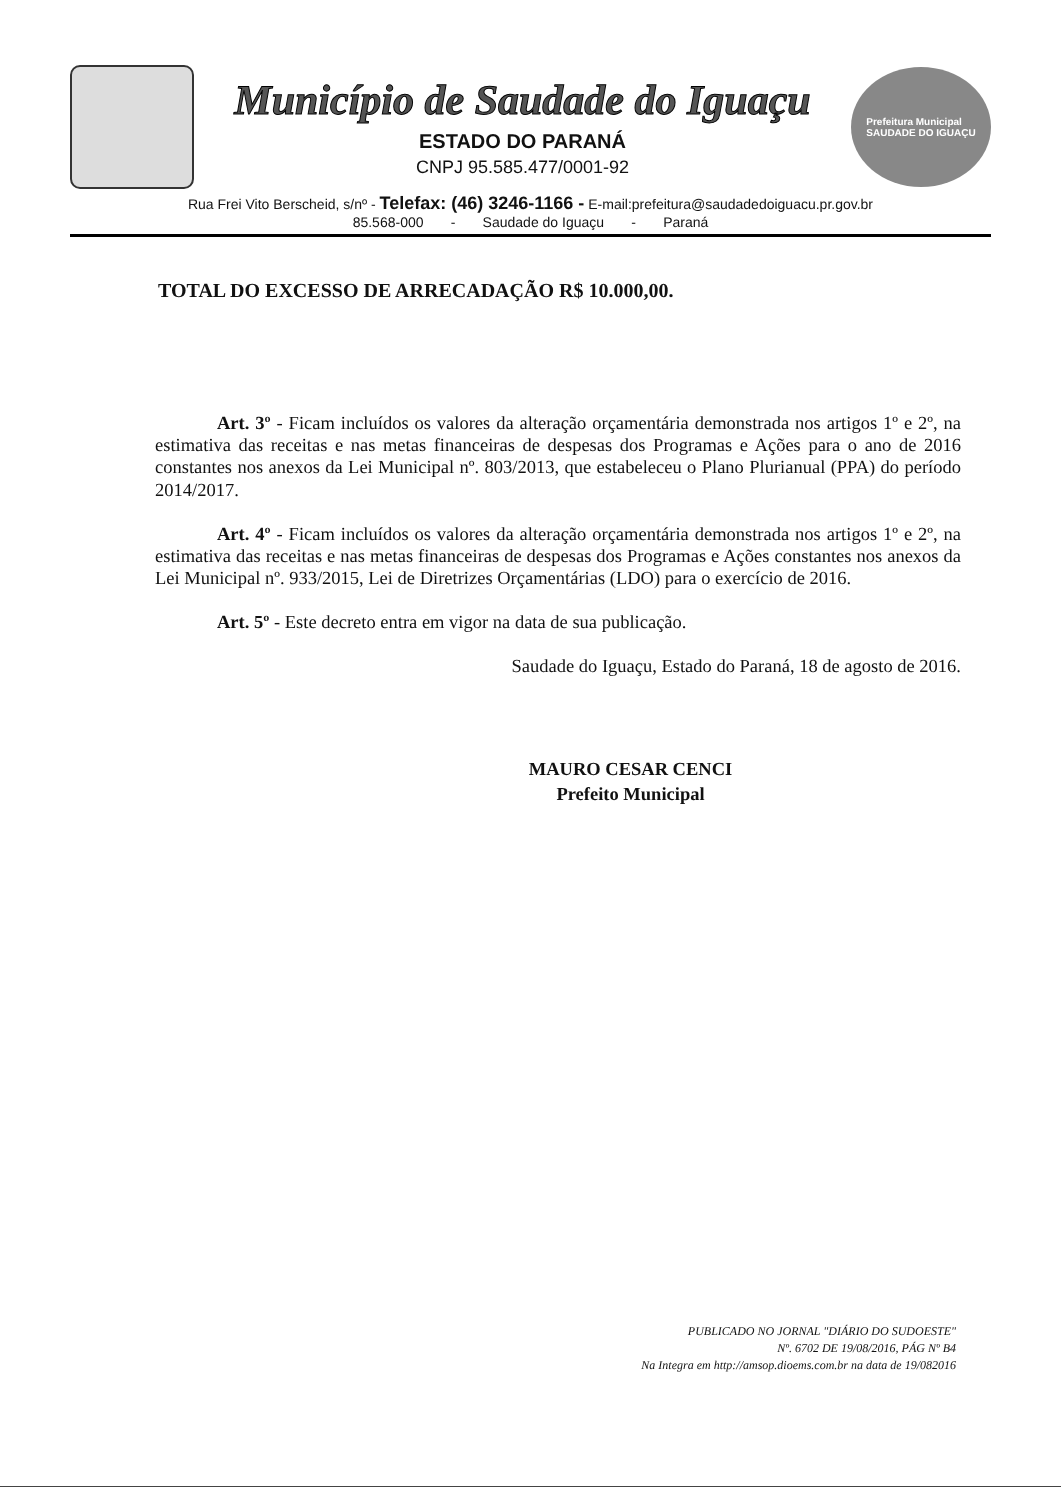Município de Saudade do Iguaçu
ESTADO DO PARANÁ
CNPJ 95.585.477/0001-92
Prefeitura Municipal
SAUDADE DO IGUAÇU
Rua Frei Vito Berscheid, s/nº - Telefax: (46) 3246-1166 - E-mail:prefeitura@saudadedoiguacu.pr.gov.br
85.568-000 - Saudade do Iguaçu - Paraná
TOTAL DO EXCESSO DE ARRECADAÇÃO R$ 10.000,00.
Art. 3º - Ficam incluídos os valores da alteração orçamentária demonstrada nos artigos 1º e 2º, na estimativa das receitas e nas metas financeiras de despesas dos Programas e Ações para o ano de 2016 constantes nos anexos da Lei Municipal nº. 803/2013, que estabeleceu o Plano Plurianual (PPA) do período 2014/2017.
Art. 4º - Ficam incluídos os valores da alteração orçamentária demonstrada nos artigos 1º e 2º, na estimativa das receitas e nas metas financeiras de despesas dos Programas e Ações constantes nos anexos da Lei Municipal nº. 933/2015, Lei de Diretrizes Orçamentárias (LDO) para o exercício de 2016.
Art. 5º - Este decreto entra em vigor na data de sua publicação.
Saudade do Iguaçu, Estado do Paraná, 18 de agosto de 2016.
MAURO CESAR CENCI
Prefeito Municipal
PUBLICADO NO JORNAL "DIÁRIO DO SUDOESTE"
Nº. 6702 DE 19/08/2016, PÁG Nº B4
Na Integra em http://amsop.dioems.com.br na data de 19/082016